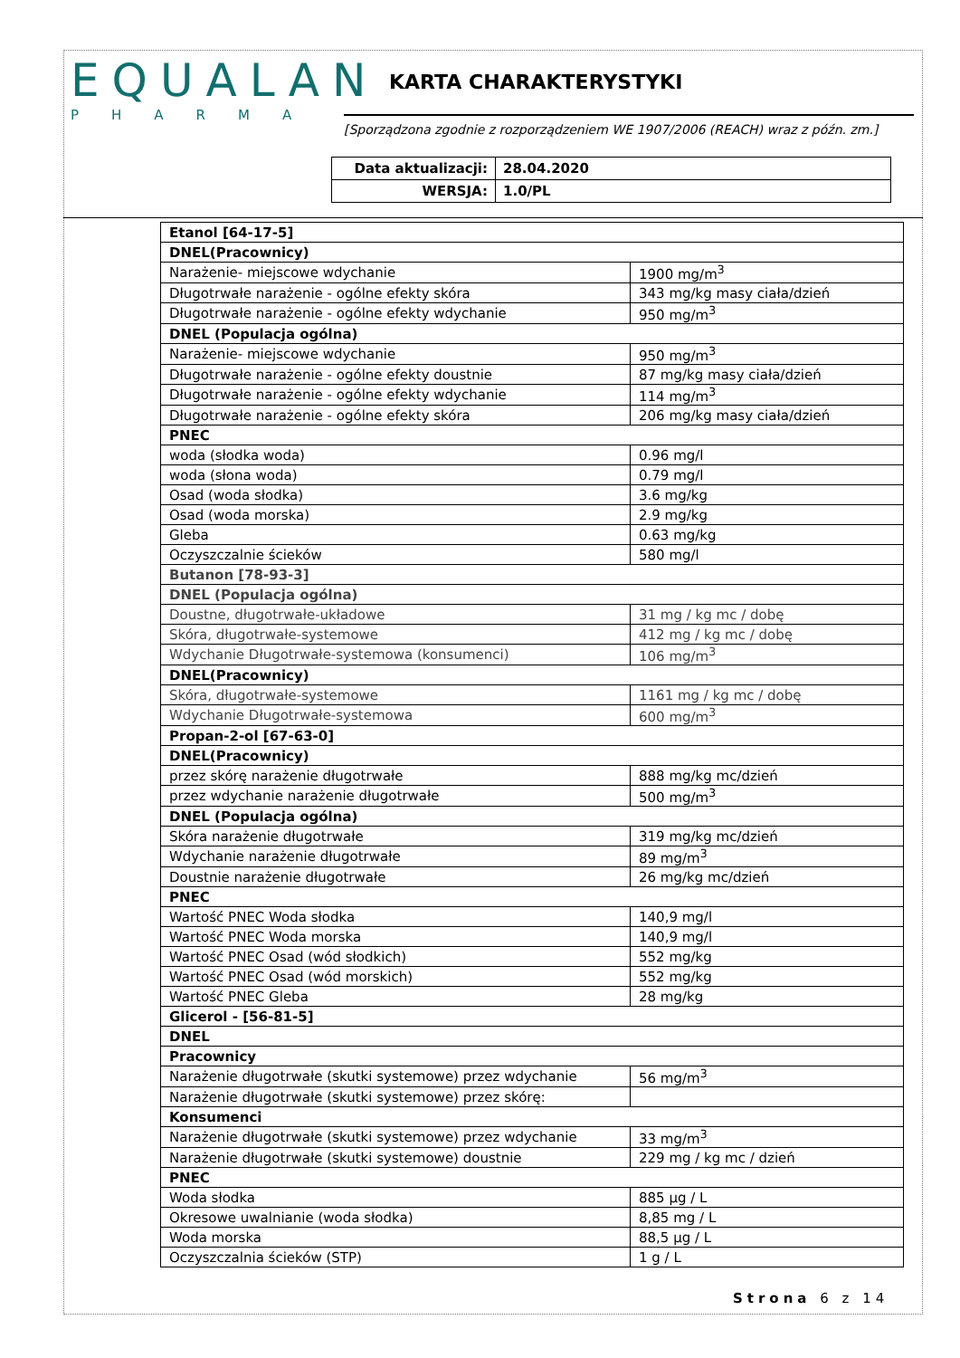EQUALAN
PHARMA
KARTA CHARAKTERYSTYKI
[Sporządzona zgodnie z rozporządzeniem WE 1907/2006 (REACH) wraz z późn. zm.]
| Data aktualizacji: | 28.04.2020 |
| WERSJA: | 1.0/PL |
| Etanol [64-17-5] | |
| DNEL(Pracownicy) | |
| Narażenie- miejscowe wdychanie | 1900 mg/m<sup>3</sup> |
| Długotrwałe narażenie - ogólne efekty skóra | 343 mg/kg masy ciała/dzień |
| Długotrwałe narażenie - ogólne efekty wdychanie | 950 mg/m<sup>3</sup> |
| DNEL (Populacja ogólna) | |
| Narażenie- miejscowe wdychanie | 950 mg/m<sup>3</sup> |
| Długotrwałe narażenie - ogólne efekty doustnie | 87 mg/kg masy ciała/dzień |
| Długotrwałe narażenie - ogólne efekty wdychanie | 114 mg/m<sup>3</sup> |
| Długotrwałe narażenie - ogólne efekty skóra | 206 mg/kg masy ciała/dzień |
| PNEC | |
| woda (słodka woda) | 0.96 mg/l |
| woda (słona woda) | 0.79 mg/l |
| Osad (woda słodka) | 3.6 mg/kg |
| Osad (woda morska) | 2.9 mg/kg |
| Gleba | 0.63 mg/kg |
| Oczyszczalnie ścieków | 580 mg/l |
| Butanon [78-93-3] | |
| DNEL (Populacja ogólna) | |
| Doustne, długotrwałe-układowe | 31 mg / kg mc / dobę |
| Skóra, długotrwałe-systemowe | 412 mg / kg mc / dobę |
| Wdychanie Długotrwałe-systemowa (konsumenci) | 106 mg/m<sup>3</sup> |
| DNEL(Pracownicy) | |
| Skóra, długotrwałe-systemowe | 1161 mg / kg mc / dobę |
| Wdychanie Długotrwałe-systemowa | 600 mg/m<sup>3</sup> |
| Propan-2-ol [67-63-0] | |
| DNEL(Pracownicy) | |
| przez skórę narażenie długotrwałe | 888 mg/kg mc/dzień |
| przez wdychanie narażenie długotrwałe | 500 mg/m<sup>3</sup> |
| DNEL (Populacja ogólna) | |
| Skóra narażenie długotrwałe | 319 mg/kg mc/dzień |
| Wdychanie narażenie długotrwałe | 89 mg/m<sup>3</sup> |
| Doustnie narażenie długotrwałe | 26 mg/kg mc/dzień |
| PNEC | |
| Wartość PNEC Woda słodka | 140,9 mg/l |
| Wartość PNEC Woda morska | 140,9 mg/l |
| Wartość PNEC Osad (wód słodkich) | 552 mg/kg |
| Wartość PNEC Osad (wód morskich) | 552 mg/kg |
| Wartość PNEC Gleba | 28 mg/kg |
| Glicerol - [56-81-5] | |
| DNEL | |
| Pracownicy | |
| Narażenie długotrwałe (skutki systemowe) przez wdychanie | 56 mg/m<sup>3</sup> |
| Narażenie długotrwałe (skutki systemowe) przez skórę: | |
| Konsumenci | |
| Narażenie długotrwałe (skutki systemowe) przez wdychanie | 33 mg/m<sup>3</sup> |
| Narażenie długotrwałe (skutki systemowe) doustnie | 229 mg / kg mc / dzień |
| PNEC | |
| Woda słodka | 885 µg / L |
| Okresowe uwalnianie (woda słodka) | 8,85 mg / L |
| Woda morska | 88,5 µg / L |
| Oczyszczalnia ścieków (STP) | 1 g / L |
Strona 6 z 14